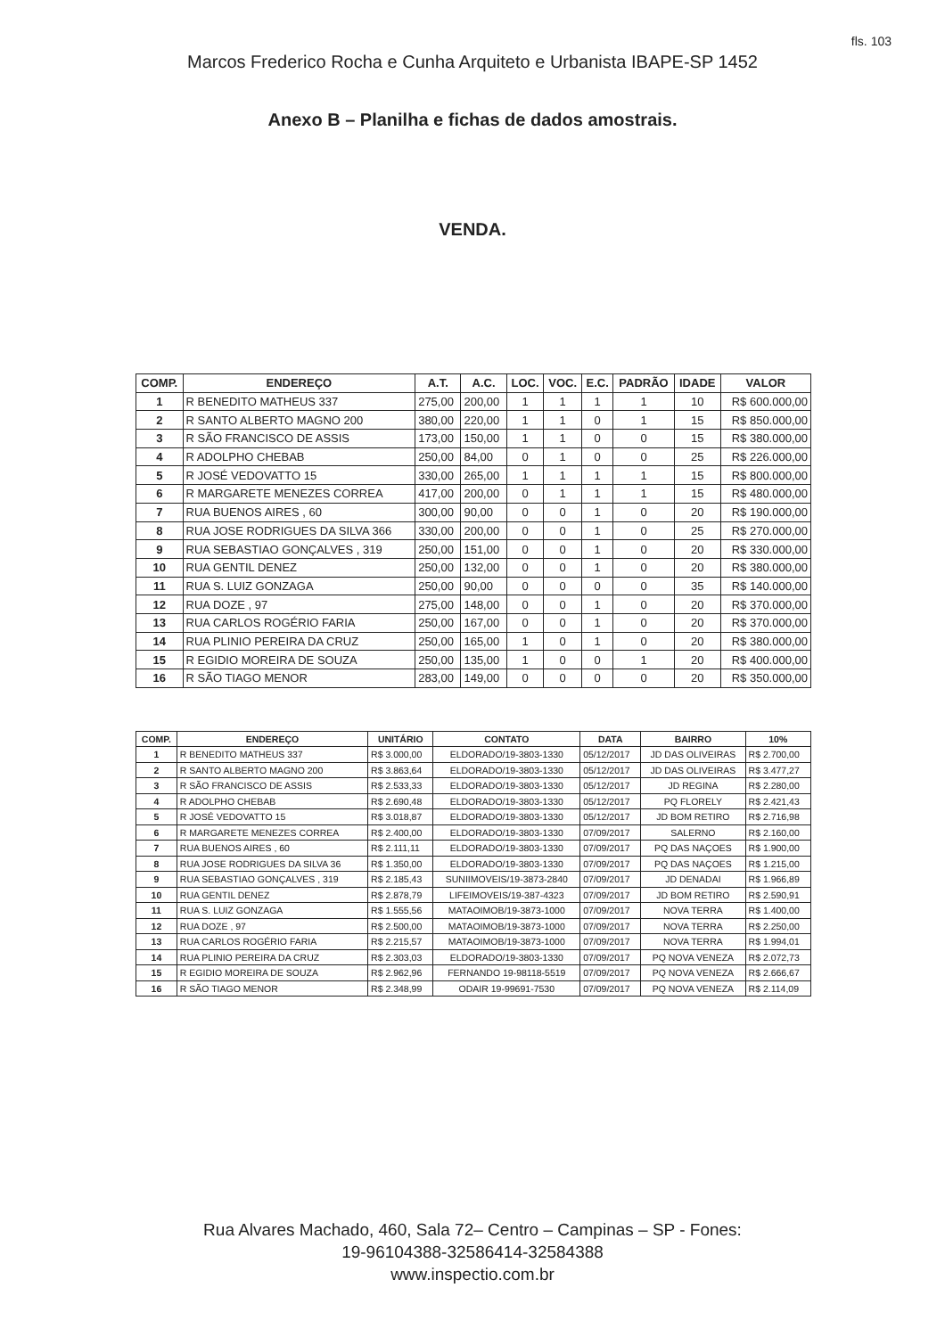fls. 103
Marcos Frederico Rocha e Cunha Arquiteto e Urbanista IBAPE-SP 1452
Anexo B – Planilha e fichas de dados amostrais.
VENDA.
| COMP. | ENDEREÇO | A.T. | A.C. | LOC. | VOC. | E.C. | PADRÃO | IDADE | VALOR |
| --- | --- | --- | --- | --- | --- | --- | --- | --- | --- |
| 1 | R BENEDITO MATHEUS 337 | 275,00 | 200,00 | 1 | 1 | 1 | 1 | 10 | R$ 600.000,00 |
| 2 | R SANTO ALBERTO MAGNO 200 | 380,00 | 220,00 | 1 | 1 | 0 | 1 | 15 | R$ 850.000,00 |
| 3 | R SÃO FRANCISCO DE ASSIS | 173,00 | 150,00 | 1 | 1 | 0 | 0 | 15 | R$ 380.000,00 |
| 4 | R ADOLPHO CHEBAB | 250,00 | 84,00 | 0 | 1 | 0 | 0 | 25 | R$ 226.000,00 |
| 5 | R JOSÉ VEDOVATTO 15 | 330,00 | 265,00 | 1 | 1 | 1 | 1 | 15 | R$ 800.000,00 |
| 6 | R MARGARETE MENEZES CORREA | 417,00 | 200,00 | 0 | 1 | 1 | 1 | 15 | R$ 480.000,00 |
| 7 | RUA BUENOS AIRES , 60 | 300,00 | 90,00 | 0 | 0 | 1 | 0 | 20 | R$ 190.000,00 |
| 8 | RUA JOSE RODRIGUES DA SILVA 366 | 330,00 | 200,00 | 0 | 0 | 1 | 0 | 25 | R$ 270.000,00 |
| 9 | RUA SEBASTIAO GONÇALVES , 319 | 250,00 | 151,00 | 0 | 0 | 1 | 0 | 20 | R$ 330.000,00 |
| 10 | RUA GENTIL DENEZ | 250,00 | 132,00 | 0 | 0 | 1 | 0 | 20 | R$ 380.000,00 |
| 11 | RUA S. LUIZ GONZAGA | 250,00 | 90,00 | 0 | 0 | 0 | 0 | 35 | R$ 140.000,00 |
| 12 | RUA DOZE , 97 | 275,00 | 148,00 | 0 | 0 | 1 | 0 | 20 | R$ 370.000,00 |
| 13 | RUA CARLOS ROGÉRIO FARIA | 250,00 | 167,00 | 0 | 0 | 1 | 0 | 20 | R$ 370.000,00 |
| 14 | RUA PLINIO PEREIRA DA CRUZ | 250,00 | 165,00 | 1 | 0 | 1 | 0 | 20 | R$ 380.000,00 |
| 15 | R EGIDIO MOREIRA DE SOUZA | 250,00 | 135,00 | 1 | 0 | 0 | 1 | 20 | R$ 400.000,00 |
| 16 | R SÃO TIAGO MENOR | 283,00 | 149,00 | 0 | 0 | 0 | 0 | 20 | R$ 350.000,00 |
| COMP. | ENDEREÇO | UNITÁRIO | CONTATO | DATA | BAIRRO | 10% |
| --- | --- | --- | --- | --- | --- | --- |
| 1 | R BENEDITO MATHEUS 337 | R$ 3.000,00 | ELDORADO/19-3803-1330 | 05/12/2017 | JD DAS OLIVEIRAS | R$ 2.700,00 |
| 2 | R SANTO ALBERTO MAGNO 200 | R$ 3.863,64 | ELDORADO/19-3803-1330 | 05/12/2017 | JD DAS OLIVEIRAS | R$ 3.477,27 |
| 3 | R SÃO FRANCISCO DE ASSIS | R$ 2.533,33 | ELDORADO/19-3803-1330 | 05/12/2017 | JD REGINA | R$ 2.280,00 |
| 4 | R ADOLPHO CHEBAB | R$ 2.690,48 | ELDORADO/19-3803-1330 | 05/12/2017 | PQ FLORELY | R$ 2.421,43 |
| 5 | R JOSÉ VEDOVATTO 15 | R$ 3.018,87 | ELDORADO/19-3803-1330 | 05/12/2017 | JD BOM RETIRO | R$ 2.716,98 |
| 6 | R MARGARETE MENEZES CORREA | R$ 2.400,00 | ELDORADO/19-3803-1330 | 07/09/2017 | SALERNO | R$ 2.160,00 |
| 7 | RUA BUENOS AIRES , 60 | R$ 2.111,11 | ELDORADO/19-3803-1330 | 07/09/2017 | PQ DAS NAÇOES | R$ 1.900,00 |
| 8 | RUA JOSE RODRIGUES DA SILVA 36 | R$ 1.350,00 | ELDORADO/19-3803-1330 | 07/09/2017 | PQ DAS NAÇOES | R$ 1.215,00 |
| 9 | RUA SEBASTIAO GONÇALVES , 319 | R$ 2.185,43 | SUNIIMOVEIS/19-3873-2840 | 07/09/2017 | JD DENADAI | R$ 1.966,89 |
| 10 | RUA GENTIL DENEZ | R$ 2.878,79 | LIFEIMOVEIS/19-387-4323 | 07/09/2017 | JD BOM RETIRO | R$ 2.590,91 |
| 11 | RUA S. LUIZ GONZAGA | R$ 1.555,56 | MATAOIMOB/19-3873-1000 | 07/09/2017 | NOVA TERRA | R$ 1.400,00 |
| 12 | RUA DOZE , 97 | R$ 2.500,00 | MATAOIMOB/19-3873-1000 | 07/09/2017 | NOVA TERRA | R$ 2.250,00 |
| 13 | RUA CARLOS ROGÉRIO FARIA | R$ 2.215,57 | MATAOIMOB/19-3873-1000 | 07/09/2017 | NOVA TERRA | R$ 1.994,01 |
| 14 | RUA PLINIO PEREIRA DA CRUZ | R$ 2.303,03 | ELDORADO/19-3803-1330 | 07/09/2017 | PQ NOVA VENEZA | R$ 2.072,73 |
| 15 | R EGIDIO MOREIRA DE SOUZA | R$ 2.962,96 | FERNANDO 19-98118-5519 | 07/09/2017 | PQ NOVA VENEZA | R$ 2.666,67 |
| 16 | R SÃO TIAGO MENOR | R$ 2.348,99 | ODAIR 19-99691-7530 | 07/09/2017 | PQ NOVA VENEZA | R$ 2.114,09 |
Rua Alvares Machado, 460, Sala 72– Centro – Campinas – SP - Fones:
19-96104388-32586414-32584388
www.inspectio.com.br